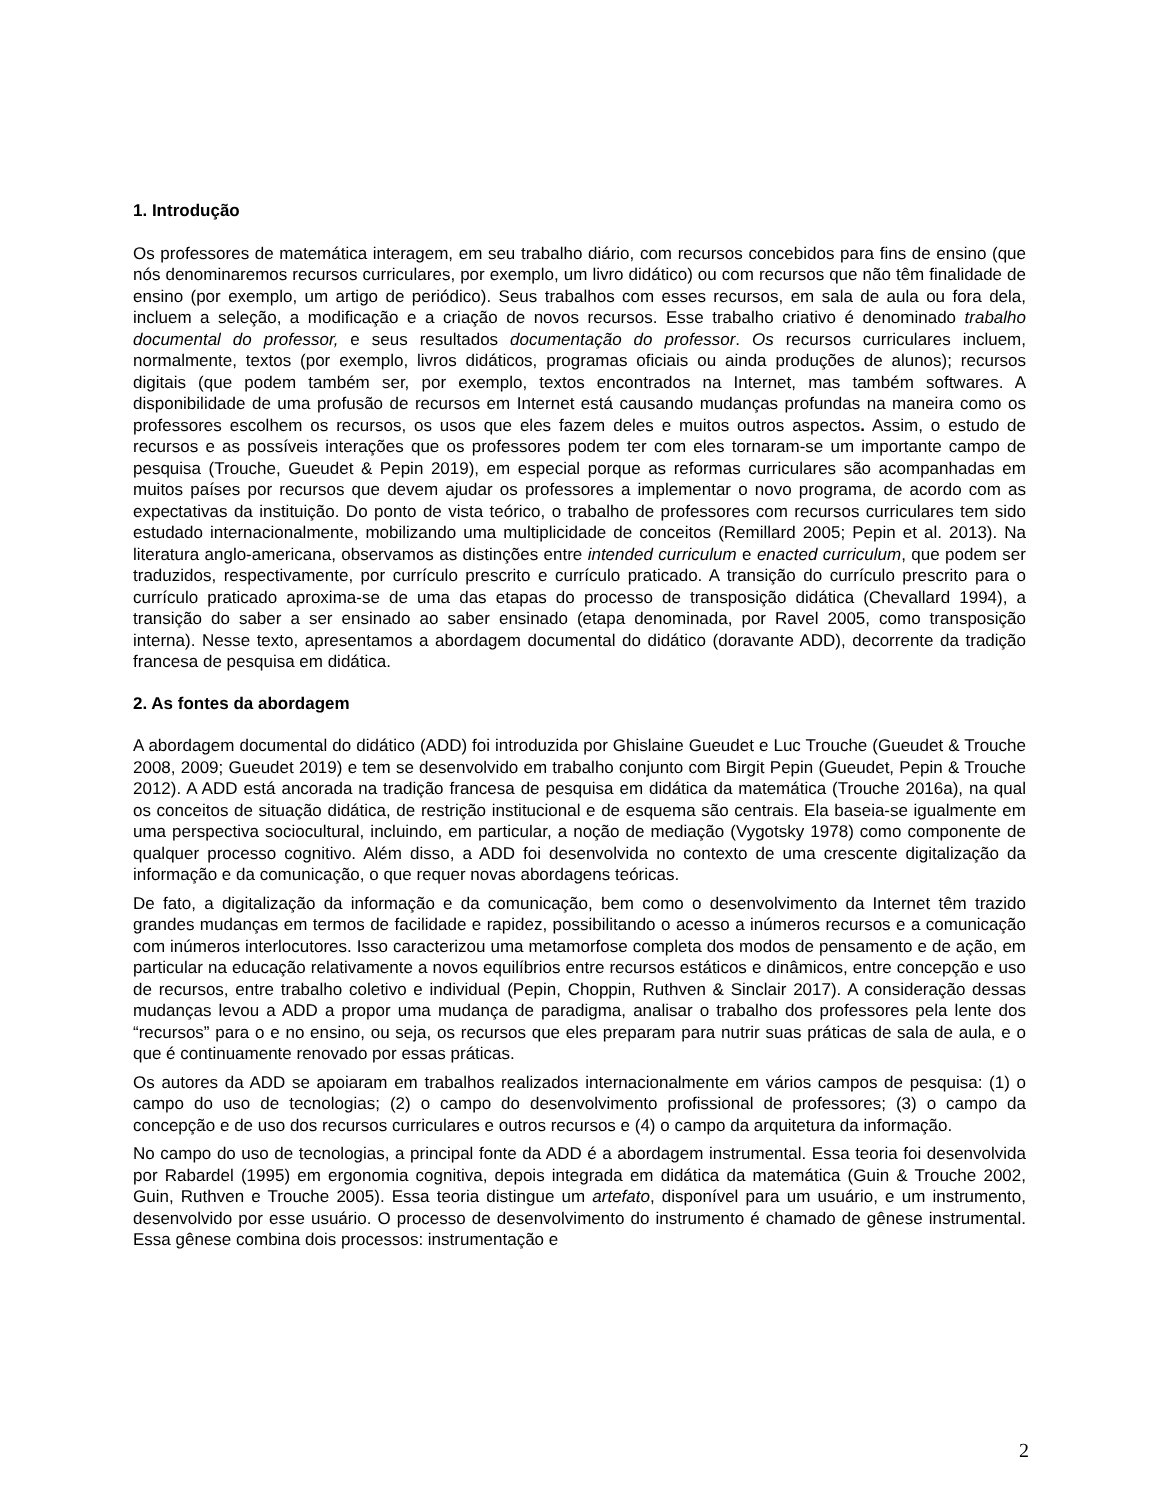1. Introdução
Os professores de matemática interagem, em seu trabalho diário, com recursos concebidos para fins de ensino (que nós denominaremos recursos curriculares, por exemplo, um livro didático) ou com recursos que não têm finalidade de ensino (por exemplo, um artigo de periódico). Seus trabalhos com esses recursos, em sala de aula ou fora dela, incluem a seleção, a modificação e a criação de novos recursos. Esse trabalho criativo é denominado trabalho documental do professor, e seus resultados documentação do professor. Os recursos curriculares incluem, normalmente, textos (por exemplo, livros didáticos, programas oficiais ou ainda produções de alunos); recursos digitais (que podem também ser, por exemplo, textos encontrados na Internet, mas também softwares. A disponibilidade de uma profusão de recursos em Internet está causando mudanças profundas na maneira como os professores escolhem os recursos, os usos que eles fazem deles e muitos outros aspectos. Assim, o estudo de recursos e as possíveis interações que os professores podem ter com eles tornaram-se um importante campo de pesquisa (Trouche, Gueudet & Pepin 2019), em especial porque as reformas curriculares são acompanhadas em muitos países por recursos que devem ajudar os professores a implementar o novo programa, de acordo com as expectativas da instituição. Do ponto de vista teórico, o trabalho de professores com recursos curriculares tem sido estudado internacionalmente, mobilizando uma multiplicidade de conceitos (Remillard 2005; Pepin et al. 2013). Na literatura anglo-americana, observamos as distinções entre intended curriculum e enacted curriculum, que podem ser traduzidos, respectivamente, por currículo prescrito e currículo praticado. A transição do currículo prescrito para o currículo praticado aproxima-se de uma das etapas do processo de transposição didática (Chevallard 1994), a transição do saber a ser ensinado ao saber ensinado (etapa denominada, por Ravel 2005, como transposição interna). Nesse texto, apresentamos a abordagem documental do didático (doravante ADD), decorrente da tradição francesa de pesquisa em didática.
2. As fontes da abordagem
A abordagem documental do didático (ADD) foi introduzida por Ghislaine Gueudet e Luc Trouche (Gueudet & Trouche 2008, 2009; Gueudet 2019) e tem se desenvolvido em trabalho conjunto com Birgit Pepin (Gueudet, Pepin & Trouche 2012). A ADD está ancorada na tradição francesa de pesquisa em didática da matemática (Trouche 2016a), na qual os conceitos de situação didática, de restrição institucional e de esquema são centrais. Ela baseia-se igualmente em uma perspectiva sociocultural, incluindo, em particular, a noção de mediação (Vygotsky 1978) como componente de qualquer processo cognitivo. Além disso, a ADD foi desenvolvida no contexto de uma crescente digitalização da informação e da comunicação, o que requer novas abordagens teóricas.
De fato, a digitalização da informação e da comunicação, bem como o desenvolvimento da Internet têm trazido grandes mudanças em termos de facilidade e rapidez, possibilitando o acesso a inúmeros recursos e a comunicação com inúmeros interlocutores. Isso caracterizou uma metamorfose completa dos modos de pensamento e de ação, em particular na educação relativamente a novos equilíbrios entre recursos estáticos e dinâmicos, entre concepção e uso de recursos, entre trabalho coletivo e individual (Pepin, Choppin, Ruthven & Sinclair 2017). A consideração dessas mudanças levou a ADD a propor uma mudança de paradigma, analisar o trabalho dos professores pela lente dos “recursos” para o e no ensino, ou seja, os recursos que eles preparam para nutrir suas práticas de sala de aula, e o que é continuamente renovado por essas práticas.
Os autores da ADD se apoiaram em trabalhos realizados internacionalmente em vários campos de pesquisa: (1) o campo do uso de tecnologias; (2) o campo do desenvolvimento profissional de professores; (3) o campo da concepção e de uso dos recursos curriculares e outros recursos e (4) o campo da arquitetura da informação.
No campo do uso de tecnologias, a principal fonte da ADD é a abordagem instrumental. Essa teoria foi desenvolvida por Rabardel (1995) em ergonomia cognitiva, depois integrada em didática da matemática (Guin & Trouche 2002, Guin, Ruthven e Trouche 2005). Essa teoria distingue um artefato, disponível para um usuário, e um instrumento, desenvolvido por esse usuário. O processo de desenvolvimento do instrumento é chamado de gênese instrumental. Essa gênese combina dois processos: instrumentação e
2